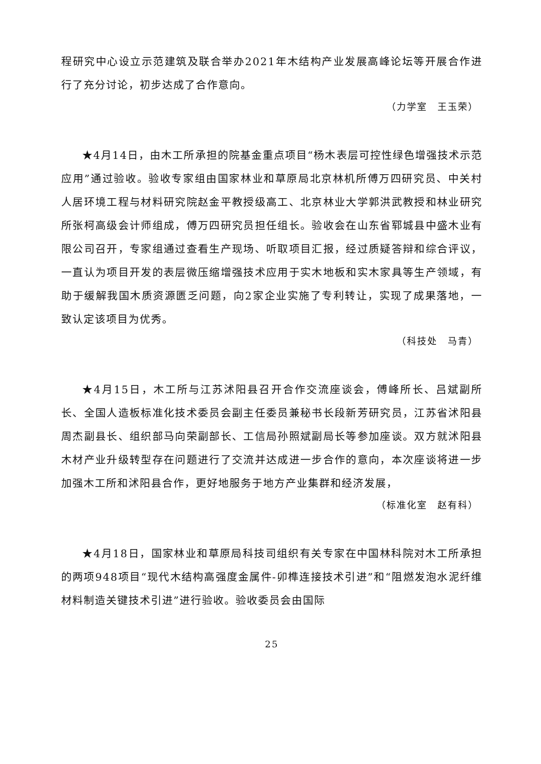程研究中心设立示范建筑及联合举办2021年木结构产业发展高峰论坛等开展合作进行了充分讨论，初步达成了合作意向。
（力学室　王玉荣）
★4月14日，由木工所承担的院基金重点项目“杨木表层可控性绿色增强技术示范应用”通过验收。验收专家组由国家林业和草原局北京林机所傅万四研究员、中关村人居环境工程与材料研究院赵金平教授级高工、北京林业大学郭洪武教授和林业研究所张柯高级会计师组成，傅万四研究员担任组长。验收会在山东省郓城县中盛木业有限公司召开，专家组通过查看生产现场、听取项目汇报，经过质疑答辩和综合评议，一直认为项目开发的表层微压缩增强技术应用于实木地板和实木家具等生产领域，有助于缓解我国木质资源匮乏问题，向2家企业实施了专利转让，实现了成果落地，一致认定该项目为优秀。
（科技处　马青）
★4月15日，木工所与江苏沭阳县召开合作交流座谈会，傅峰所长、吕斌副所长、全国人造板标准化技术委员会副主任委员兼秘书长段新芳研究员，江苏省沭阳县周杰副县长、组织部马向荣副部长、工信局孙照斌副局长等参加座谈。双方就沭阳县木材产业升级转型存在问题进行了交流并达成进一步合作的意向，本次座谈将进一步加强木工所和沭阳县合作，更好地服务于地方产业集群和经济发展，
（标准化室　赵有科）
★4月18日，国家林业和草原局科技司组织有关专家在中国林科院对木工所承担的两项948项目“现代木结构高强度金属件-卯榫连接技术引进”和“阻燃发泡水泥纤维材料制造关键技术引进”进行验收。验收委员会由国际
25